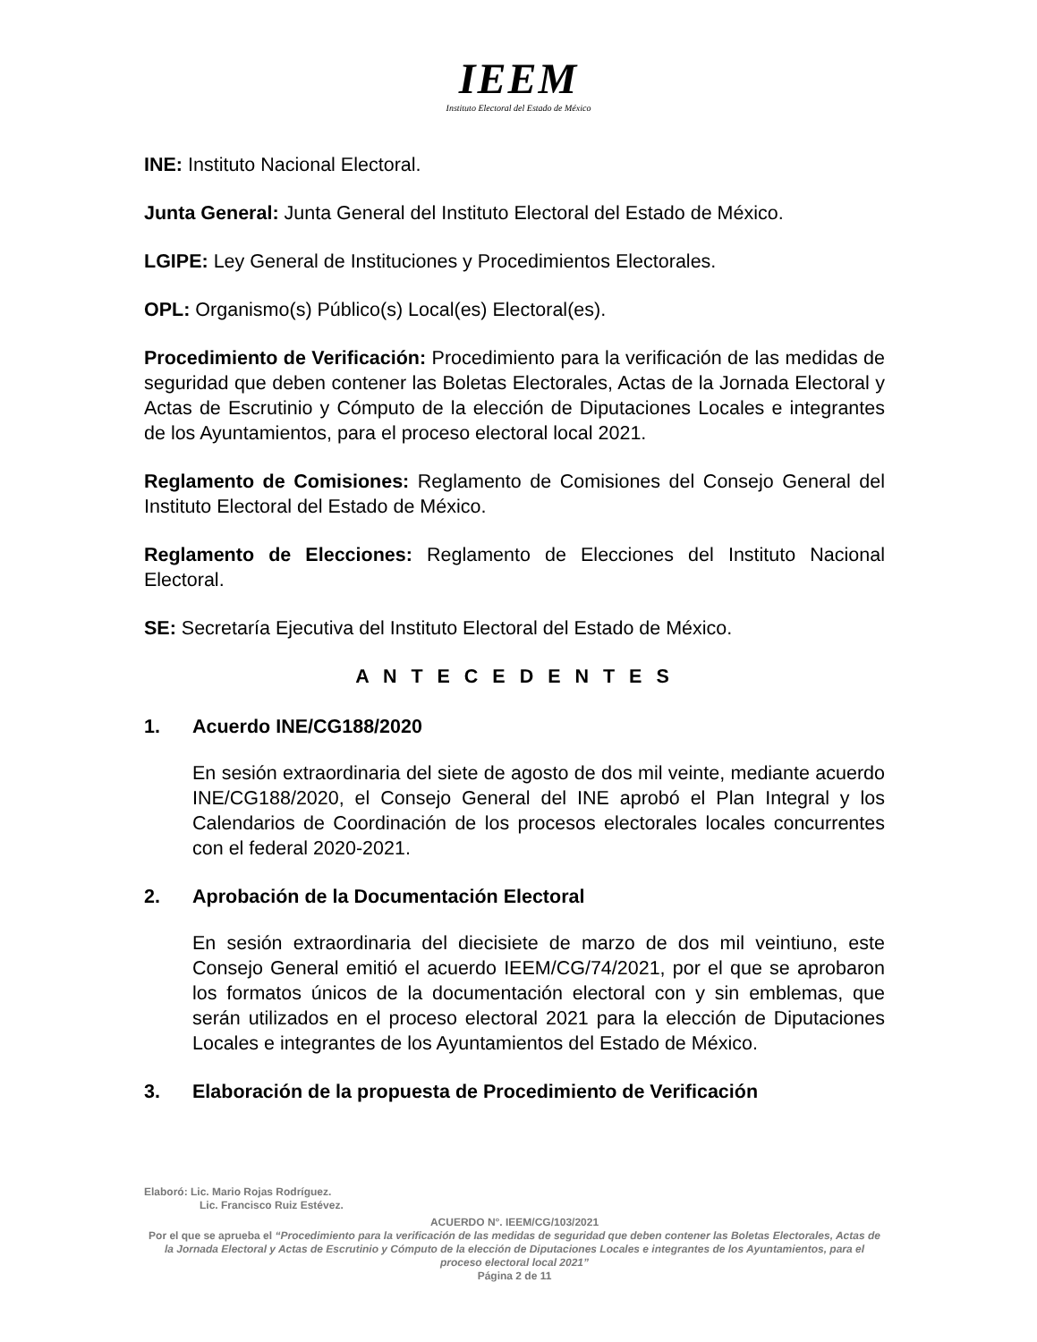IEEM
Instituto Electoral del Estado de México
INE: Instituto Nacional Electoral.
Junta General: Junta General del Instituto Electoral del Estado de México.
LGIPE: Ley General de Instituciones y Procedimientos Electorales.
OPL: Organismo(s) Público(s) Local(es) Electoral(es).
Procedimiento de Verificación: Procedimiento para la verificación de las medidas de seguridad que deben contener las Boletas Electorales, Actas de la Jornada Electoral y Actas de Escrutinio y Cómputo de la elección de Diputaciones Locales e integrantes de los Ayuntamientos, para el proceso electoral local 2021.
Reglamento de Comisiones: Reglamento de Comisiones del Consejo General del Instituto Electoral del Estado de México.
Reglamento de Elecciones: Reglamento de Elecciones del Instituto Nacional Electoral.
SE: Secretaría Ejecutiva del Instituto Electoral del Estado de México.
A N T E C E D E N T E S
1. Acuerdo INE/CG188/2020
En sesión extraordinaria del siete de agosto de dos mil veinte, mediante acuerdo INE/CG188/2020, el Consejo General del INE aprobó el Plan Integral y los Calendarios de Coordinación de los procesos electorales locales concurrentes con el federal 2020-2021.
2. Aprobación de la Documentación Electoral
En sesión extraordinaria del diecisiete de marzo de dos mil veintiuno, este Consejo General emitió el acuerdo IEEM/CG/74/2021, por el que se aprobaron los formatos únicos de la documentación electoral con y sin emblemas, que serán utilizados en el proceso electoral 2021 para la elección de Diputaciones Locales e integrantes de los Ayuntamientos del Estado de México.
3. Elaboración de la propuesta de Procedimiento de Verificación
Elaboró: Lic. Mario Rojas Rodríguez.
Lic. Francisco Ruiz Estévez.
ACUERDO N°. IEEM/CG/103/2021
Por el que se aprueba el “Procedimiento para la verificación de las medidas de seguridad que deben contener las Boletas Electorales, Actas de la Jornada Electoral y Actas de Escrutinio y Cómputo de la elección de Diputaciones Locales e integrantes de los Ayuntamientos, para el proceso electoral local 2021”
Página 2 de 11